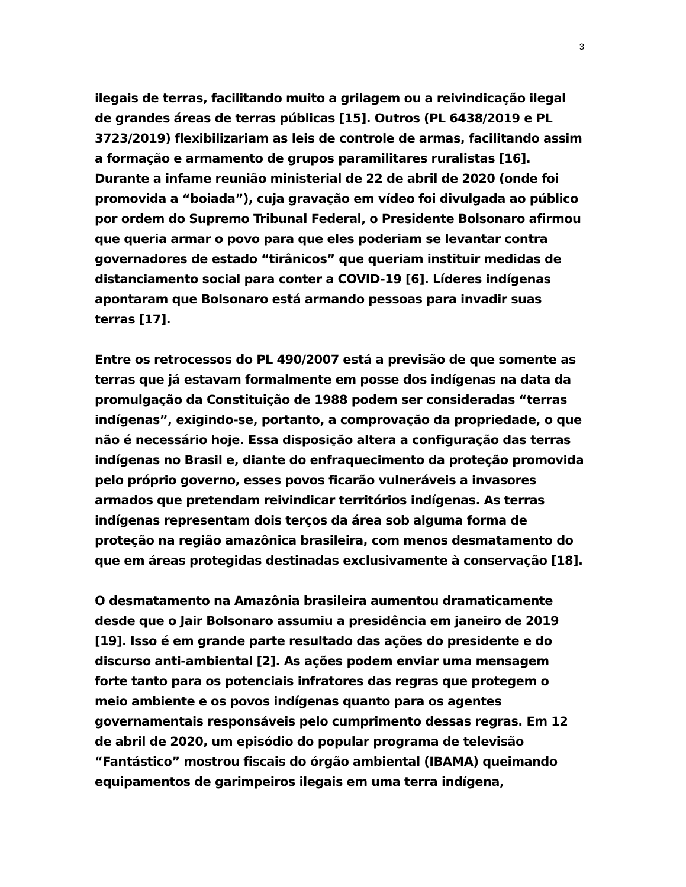3
ilegais de terras, facilitando muito a grilagem ou a reivindicação ilegal de grandes áreas de terras públicas [15]. Outros (PL 6438/2019 e PL 3723/2019) flexibilizariam as leis de controle de armas, facilitando assim a formação e armamento de grupos paramilitares ruralistas [16]. Durante a infame reunião ministerial de 22 de abril de 2020 (onde foi promovida a “boiada”), cuja gravação em vídeo foi divulgada ao público por ordem do Supremo Tribunal Federal, o Presidente Bolsonaro afirmou que queria armar o povo para que eles poderiam se levantar contra governadores de estado “tirânicos” que queriam instituir medidas de distanciamento social para conter a COVID-19 [6]. Líderes indígenas apontaram que Bolsonaro está armando pessoas para invadir suas terras [17].
Entre os retrocessos do PL 490/2007 está a previsão de que somente as terras que já estavam formalmente em posse dos indígenas na data da promulgação da Constituição de 1988 podem ser consideradas “terras indígenas”, exigindo-se, portanto, a comprovação da propriedade, o que não é necessário hoje. Essa disposição altera a configuração das terras indígenas no Brasil e, diante do enfraquecimento da proteção promovida pelo próprio governo, esses povos ficarão vulneráveis a invasores armados que pretendam reivindicar territórios indígenas. As terras indígenas representam dois terços da área sob alguma forma de proteção na região amazônica brasileira, com menos desmatamento do que em áreas protegidas destinadas exclusivamente à conservação [18].
O desmatamento na Amazônia brasileira aumentou dramaticamente desde que o Jair Bolsonaro assumiu a presidência em janeiro de 2019 [19]. Isso é em grande parte resultado das ações do presidente e do discurso anti-ambiental [2]. As ações podem enviar uma mensagem forte tanto para os potenciais infratores das regras que protegem o meio ambiente e os povos indígenas quanto para os agentes governamentais responsáveis pelo cumprimento dessas regras. Em 12 de abril de 2020, um episódio do popular programa de televisão “Fantástico” mostrou fiscais do órgão ambiental (IBAMA) queimando equipamentos de garimpeiros ilegais em uma terra indígena,